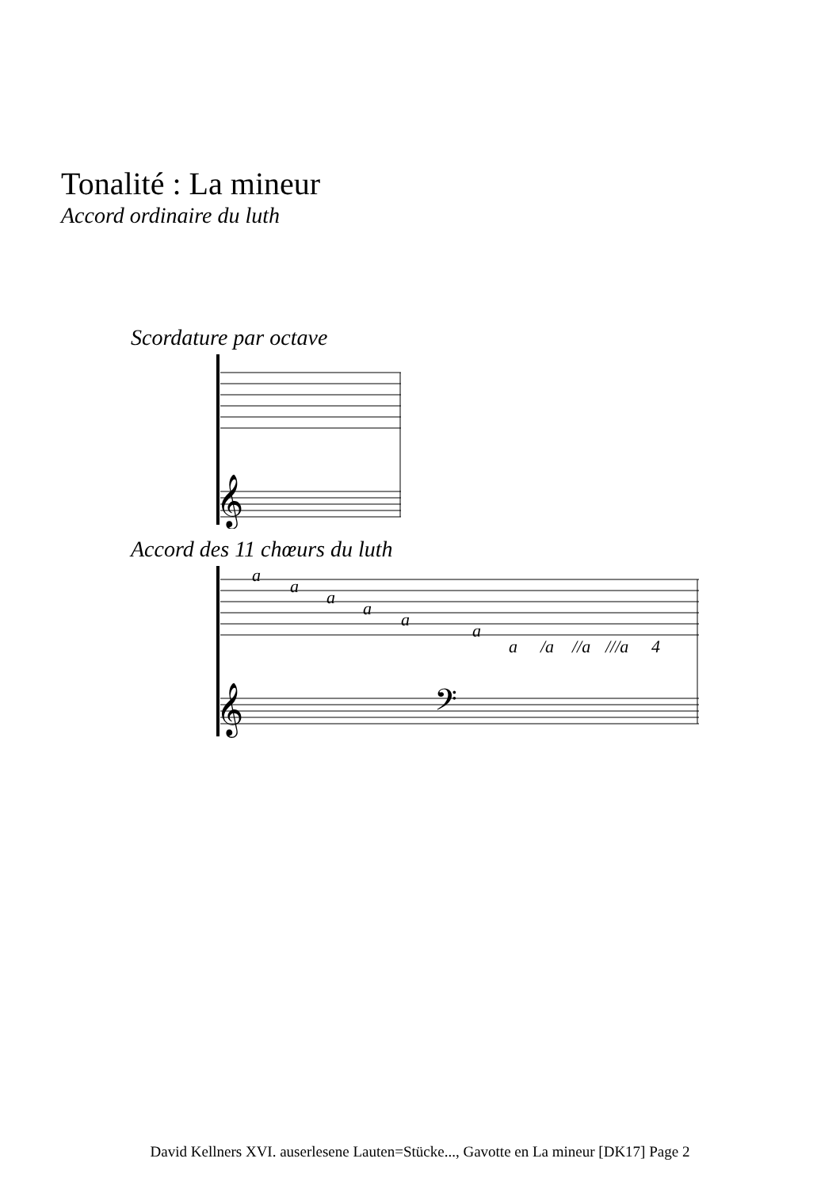Tonalité : La mineur
Accord ordinaire du luth
Scordature par octave
𝄞
Accord des 11 chœurs du luth
a
a
a
a
a
a
a
/a
//a
///a
4
𝄞
𝄢
David Kellners XVI. auserlesene Lauten=Stücke..., Gavotte en La mineur [DK17] Page 2